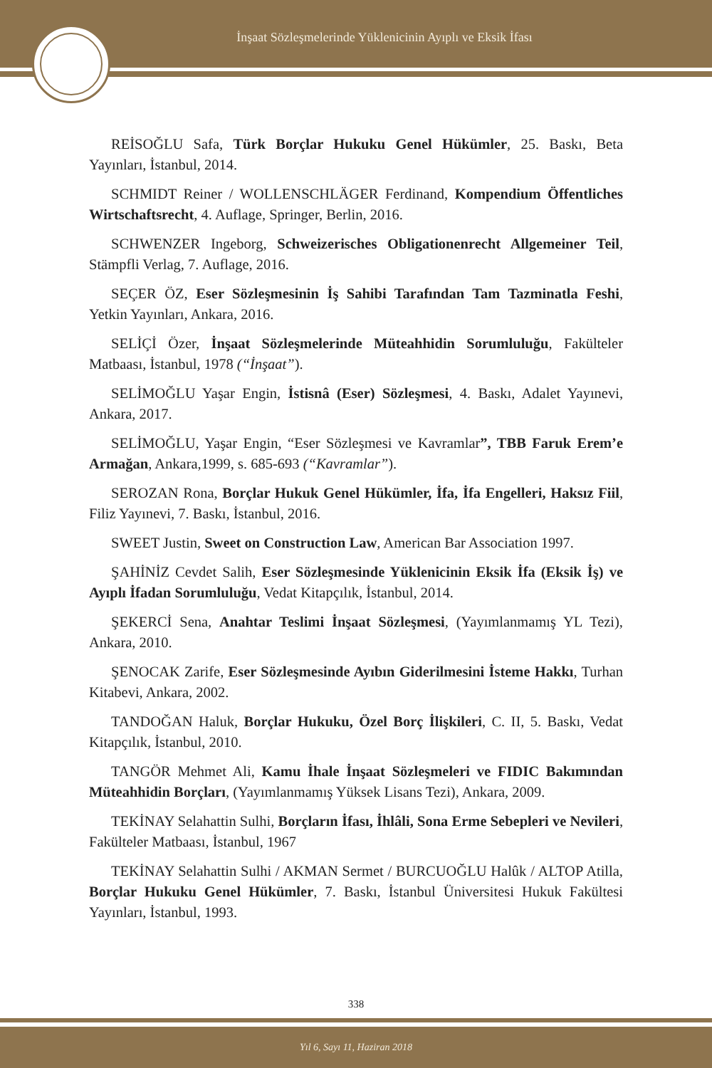İnşaat Sözleşmelerinde Yüklenicinin Ayıplı ve Eksik İfası
REİSOĞLU Safa, Türk Borçlar Hukuku Genel Hükümler, 25. Baskı, Beta Yayınları, İstanbul, 2014.
SCHMIDT Reiner / WOLLENSCHLÄGER Ferdinand, Kompendium Öffentliches Wirtschaftsrecht, 4. Auflage, Springer, Berlin, 2016.
SCHWENZER Ingeborg, Schweizerisches Obligationenrecht Allgemeiner Teil, Stämpfli Verlag, 7. Auflage, 2016.
SEÇER ÖZ, Eser Sözleşmesinin İş Sahibi Tarafından Tam Tazminatla Feshi, Yetkin Yayınları, Ankara, 2016.
SELİÇİ Özer, İnşaat Sözleşmelerinde Müteahhidin Sorumluluğu, Fakülteler Matbaası, İstanbul, 1978 (“İnşaat”).
SELİMOĞLU Yaşar Engin, İstisnâ (Eser) Sözleşmesi, 4. Baskı, Adalet Yayınevi, Ankara, 2017.
SELİMOĞLU, Yaşar Engin, “Eser Sözleşmesi ve Kavramlar”, TBB Faruk Erem’e Armağan, Ankara,1999, s. 685-693 (“Kavramlar”).
SEROZAN Rona, Borçlar Hukuk Genel Hükümler, İfa, İfa Engelleri, Haksız Fiil, Filiz Yayınevi, 7. Baskı, İstanbul, 2016.
SWEET Justin, Sweet on Construction Law, American Bar Association 1997.
ŞAHİNİZ Cevdet Salih, Eser Sözleşmesinde Yüklenicinin Eksik İfa (Eksik İş) ve Ayıplı İfadan Sorumluluğu, Vedat Kitapçılık, İstanbul, 2014.
ŞEKERCİ Sena, Anahtar Teslimi İnşaat Sözleşmesi, (Yayımlanmamış YL Tezi), Ankara, 2010.
ŞENOCAK Zarife, Eser Sözleşmesinde Ayıbın Giderilmesini İsteme Hakkı, Turhan Kitabevi, Ankara, 2002.
TANDOĞAN Haluk, Borçlar Hukuku, Özel Borç İlişkileri, C. II, 5. Baskı, Vedat Kitapçılık, İstanbul, 2010.
TANGÖR Mehmet Ali, Kamu İhale İnşaat Sözleşmeleri ve FIDIC Bakımından Müteahhidin Borçları, (Yayımlanmamış Yüksek Lisans Tezi), Ankara, 2009.
TEKİNAY Selahattin Sulhi, Borçların İfası, İhlâli, Sona Erme Sebepleri ve Nevileri, Fakülteler Matbaası, İstanbul, 1967
TEKİNAY Selahattin Sulhi / AKMAN Sermet / BURCUOĞLU Halûk / ALTOP Atilla, Borçlar Hukuku Genel Hükümler, 7. Baskı, İstanbul Üniversitesi Hukuk Fakültesi Yayınları, İstanbul, 1993.
338
Yıl 6, Sayı 11, Haziran 2018